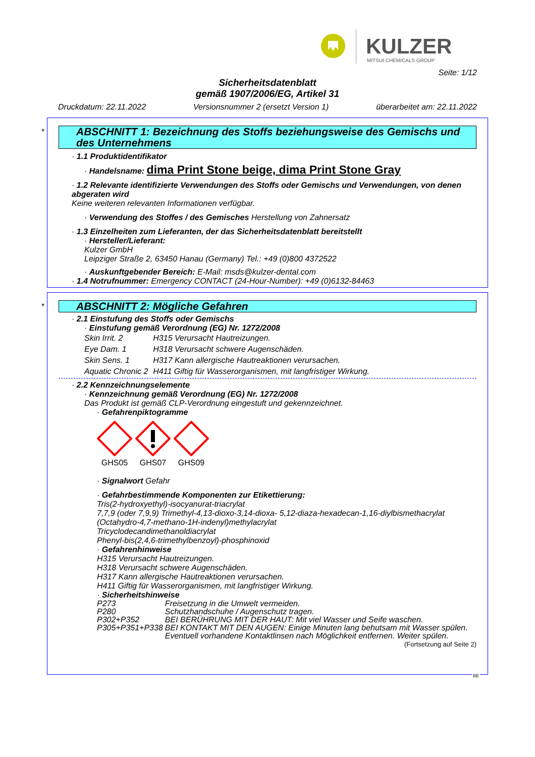KULZER
MITSUI CHEMICALS GROUP
Seite: 1/12
Sicherheitsdatenblatt
gemäß 1907/2006/EG, Artikel 31
Druckdatum: 22.11.2022 Versionsnummer 2 (ersetzt Version 1) überarbeitet am: 22.11.2022
*
ABSCHNITT 1: Bezeichnung des Stoffs beziehungsweise des Gemischs und des Unternehmens
· 1.1 Produktidentifikator
· Handelsname: dima Print Stone beige, dima Print Stone Gray
· 1.2 Relevante identifizierte Verwendungen des Stoffs oder Gemischs und Verwendungen, von denen abgeraten wird
Keine weiteren relevanten Informationen verfügbar.
· Verwendung des Stoffes / des Gemisches Herstellung von Zahnersatz
· 1.3 Einzelheiten zum Lieferanten, der das Sicherheitsdatenblatt bereitstellt
· Hersteller/Lieferant:
Kulzer GmbH
Leipziger Straße 2, 63450 Hanau (Germany) Tel.: +49 (0)800 4372522
· Auskunftgebender Bereich: E-Mail: msds@kulzer-dental.com
· 1.4 Notrufnummer: Emergency CONTACT (24-Hour-Number): +49 (0)6132-84463
*
ABSCHNITT 2: Mögliche Gefahren
· 2.1 Einstufung des Stoffs oder Gemischs
· Einstufung gemäß Verordnung (EG) Nr. 1272/2008
| Skin Irrit. 2 | H315 Verursacht Hautreizungen. |
| Eye Dam. 1 | H318 Verursacht schwere Augenschäden. |
| Skin Sens. 1 | H317 Kann allergische Hautreaktionen verursachen. |
| Aquatic Chronic 2 | H411 Giftig für Wasserorganismen, mit langfristiger Wirkung. |
· 2.2 Kennzeichnungselemente
· Kennzeichnung gemäß Verordnung (EG) Nr. 1272/2008
Das Produkt ist gemäß CLP-Verordnung eingestuft und gekennzeichnet.
· Gefahrenpiktogramme
GHS05
GHS07
GHS09
· Signalwort Gefahr
· Gefahrbestimmende Komponenten zur Etikettierung:
Tris(2-hydroxyethyl)-isocyanurat-triacrylat
7,7,9 (oder 7,9,9) Trimethyl-4,13-dioxo-3,14-dioxa- 5,12-diaza-hexadecan-1,16-diylbismethacrylat
(Octahydro-4,7-methano-1H-indenyl)methylacrylat
Tricyclodecandimethanoldiacrylat
Phenyl-bis(2,4,6-trimethylbenzoyl)-phosphinoxid
· Gefahrenhinweise
H315 Verursacht Hautreizungen.
H318 Verursacht schwere Augenschäden.
H317 Kann allergische Hautreaktionen verursachen.
H411 Giftig für Wasserorganismen, mit langfristiger Wirkung.
· Sicherheitshinweise
| P273 | Freisetzung in die Umwelt vermeiden. |
| P280 | Schutzhandschuhe / Augenschutz tragen. |
| P302+P352 | BEI BERÜHRUNG MIT DER HAUT: Mit viel Wasser und Seife waschen. |
| P305+P351+P338 | BEI KONTAKT MIT DEN AUGEN: Einige Minuten lang behutsam mit Wasser spülen. Eventuell vorhandene Kontaktlinsen nach Möglichkeit entfernen. Weiter spülen. |
(Fortsetzung auf Seite 2)
BE